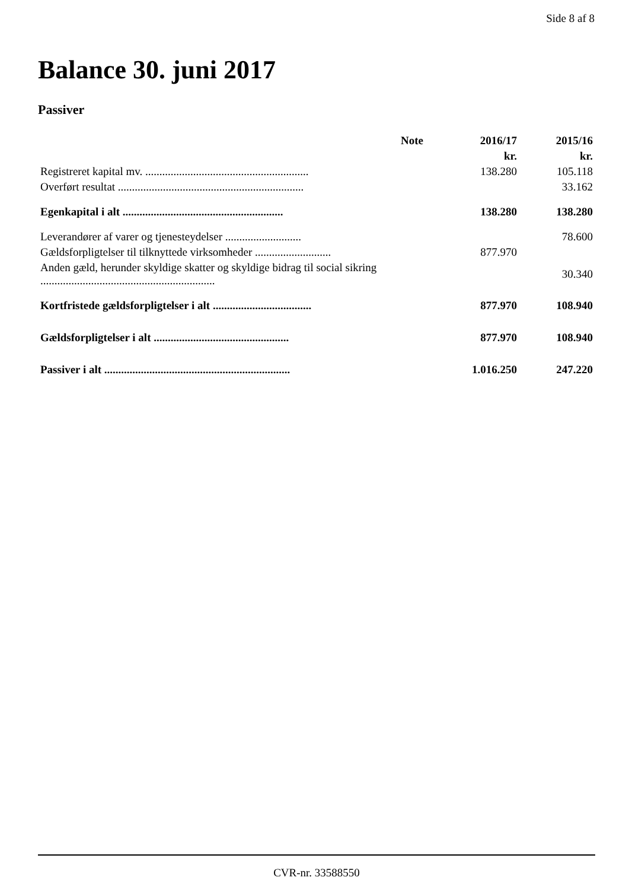Side 8 af 8
Balance 30. juni 2017
Passiver
| | Note | 2016/17 | 2015/16 |
| --- | --- | --- | --- |
| | | kr. | kr. |
| Registreret kapital mv. .......................................................... | | 138.280 | 105.118 |
| Overført resultat .................................................................. | | | 33.162 |
| Egenkapital i alt ......................................................... | | 138.280 | 138.280 |
| Leverandører af varer og tjenesteydelser ........................... | | | 78.600 |
| Gældsforpligtelser til tilknyttede virksomheder ........................... | | 877.970 | |
| Anden gæld, herunder skyldige skatter og skyldige bidrag til social sikring .............................................................. | | | 30.340 |
| Kortfristede gældsforpligtelser i alt ................................... | | 877.970 | 108.940 |
| Gældsforpligtelser i alt ................................................ | | 877.970 | 108.940 |
| Passiver i alt .................................................................. | | 1.016.250 | 247.220 |
CVR-nr. 33588550